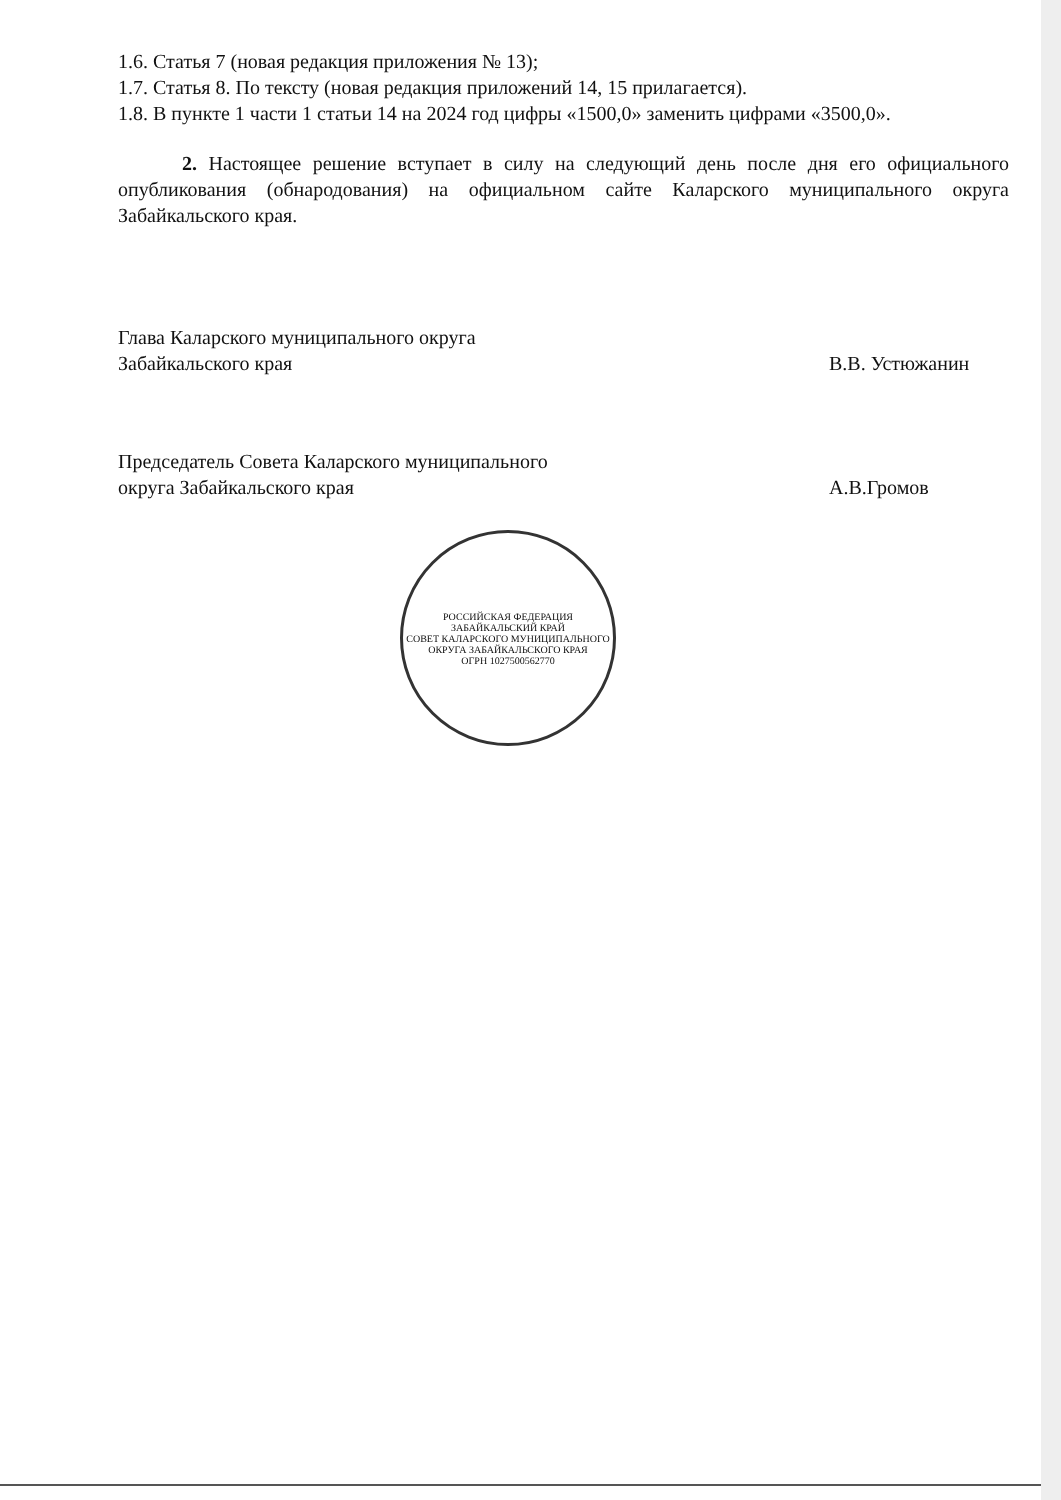1.6. Статья 7 (новая редакция приложения № 13);
1.7. Статья 8. По тексту (новая редакция приложений 14, 15 прилагается).
1.8. В пункте 1 части 1 статьи 14 на 2024 год цифры «1500,0» заменить цифрами «3500,0».
2. Настоящее решение вступает в силу на следующий день после дня его официального опубликования (обнародования) на официальном сайте Каларского муниципального округа Забайкальского края.
Глава Каларского муниципального округа
Забайкальского края
В.В. Устюжанин
Председатель Совета Каларского муниципального
округа Забайкальского края
А.В.Громов
РОССИЙСКАЯ ФЕДЕРАЦИЯ ЗАБАЙКАЛЬСКИЙ КРАЙ
СОВЕТ КАЛАРСКОГО МУНИЦИПАЛЬНОГО ОКРУГА ЗАБАЙКАЛЬСКОГО КРАЯ
ОГРН 1027500562770